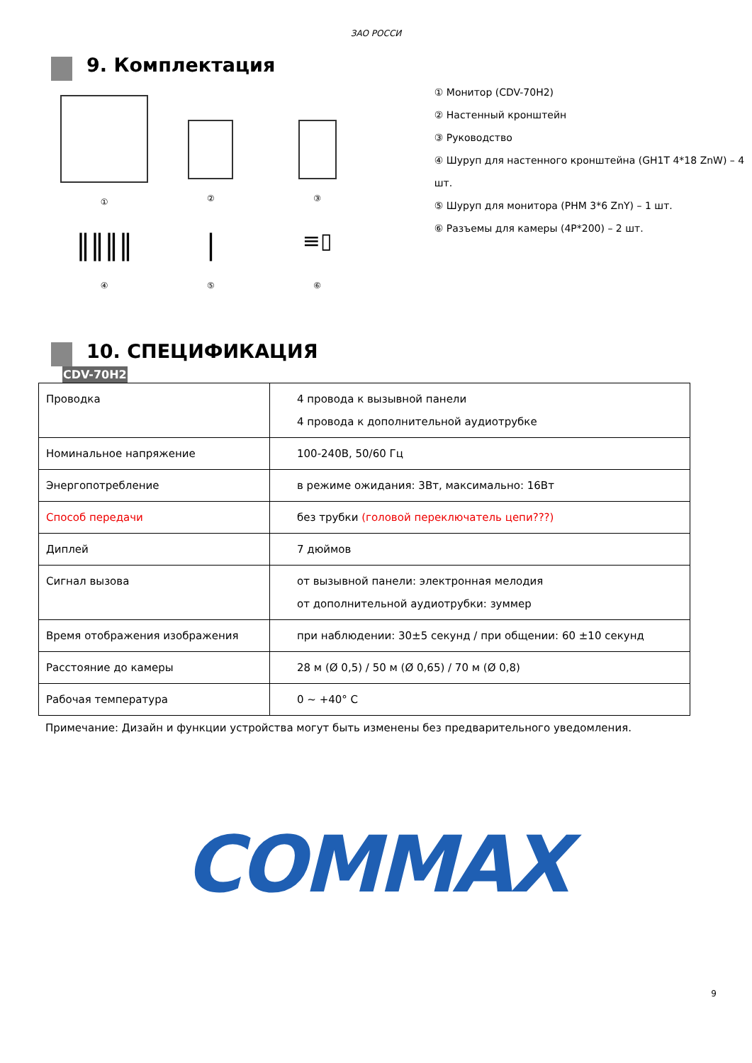ЗАО РОССИ
9. Комплектация
①
②
③
‖‖‖‖
④
|
⑤
≡▯
⑥
① Монитор (CDV-70H2)
② Настенный кронштейн
③ Руководство
④ Шуруп для настенного кронштейна (GH1T 4*18 ZnW) – 4 шт.
⑤ Шуруп для монитора (PHM 3*6 ZnY) – 1 шт.
⑥ Разъемы для камеры (4P*200) – 2 шт.
10. СПЕЦИФИКАЦИЯ
CDV-70H2
| Проводка | 4 провода к вызывной панели 4 провода к дополнительной аудиотрубке |
| Номинальное напряжение | 100-240В, 50/60 Гц |
| Энергопотребление | в режиме ожидания: 3Вт, максимально: 16Вт |
| Способ передачи | без трубки (головой переключатель цепи???) |
| Диплей | 7 дюймов |
| Сигнал вызова | от вызывной панели: электронная мелодия от дополнительной аудиотрубки: зуммер |
| Время отображения изображения | при наблюдении: 30±5 секунд / при общении: 60 ±10 секунд |
| Расстояние до камеры | 28 м (Ø 0,5) / 50 м (Ø 0,65) / 70 м (Ø 0,8) |
| Рабочая температура | 0 ~ +40° C |
Примечание: Дизайн и функции устройства могут быть изменены без предварительного уведомления.
COMMAX
9